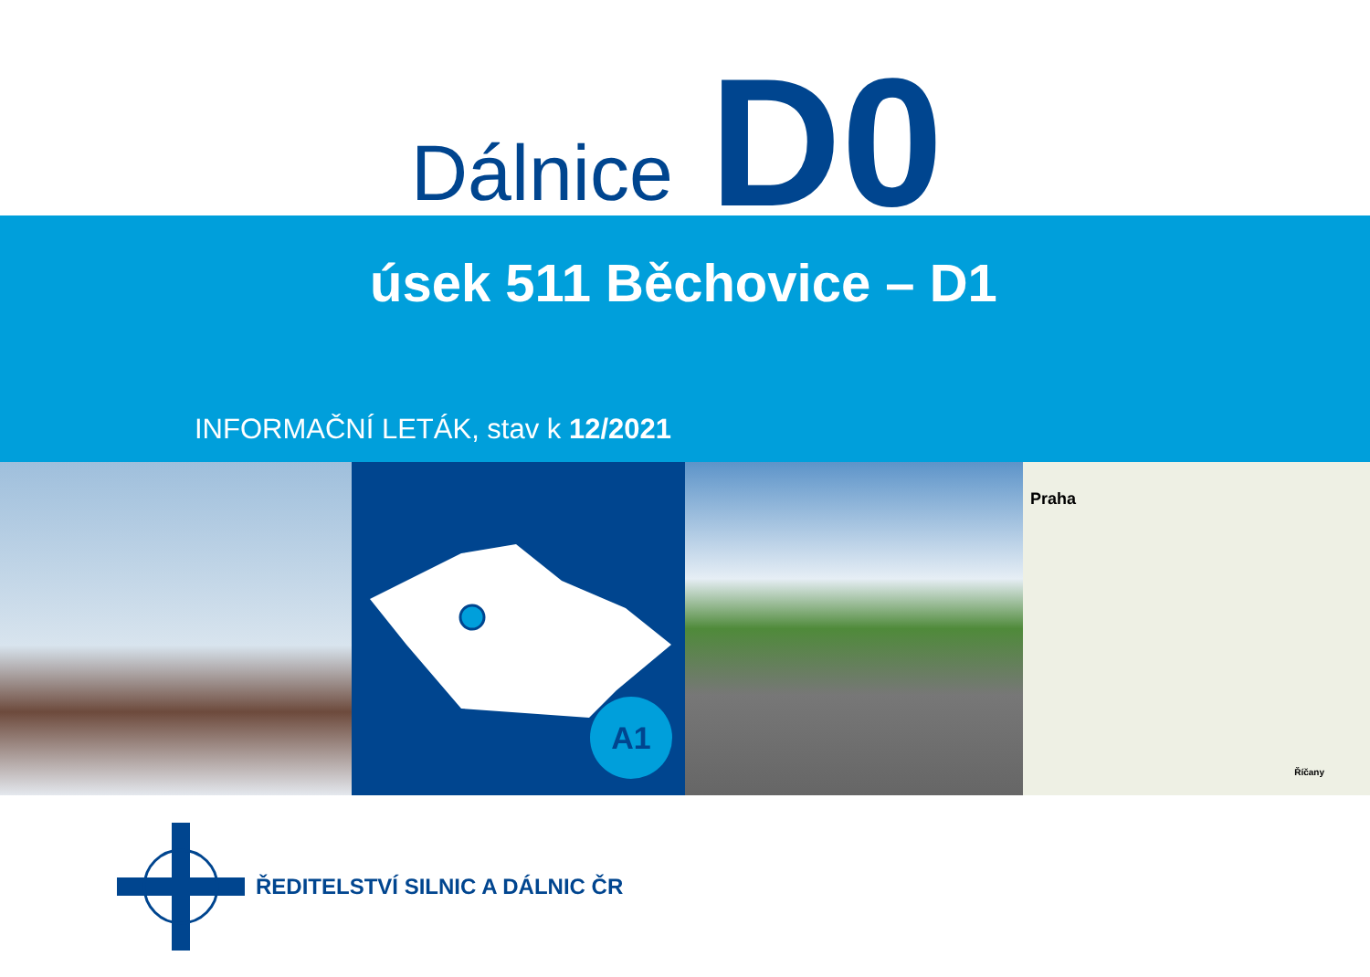Dálnice D0
úsek 511 Běchovice – D1
INFORMAČNÍ LETÁK, stav k 12/2021
A1
Praha
Říčany
ŘEDITELSTVÍ SILNIC A DÁLNIC ČR